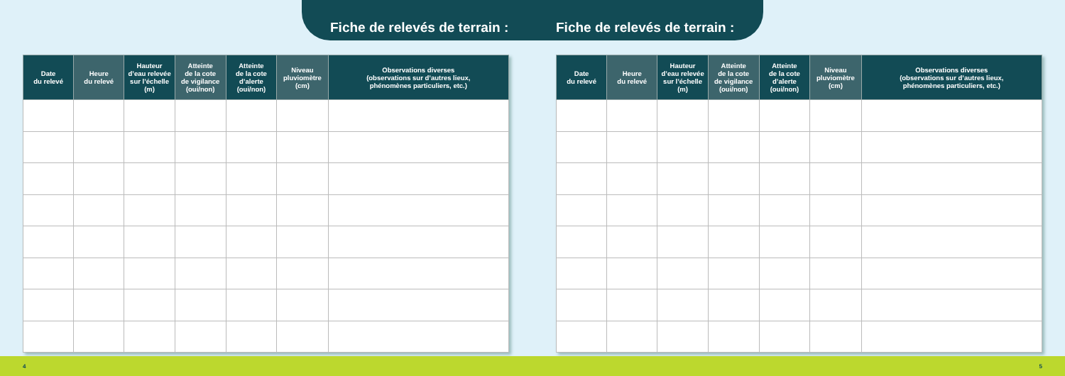Fiche de relevés de terrain :
Fiche de relevés de terrain :
| Date du relevé | Heure du relevé | Hauteur d’eau relevée sur l’échelle (m) | Atteinte de la cote de vigilance (oui/non) | Atteinte de la cote d’alerte (oui/non) | Niveau pluviomètre (cm) | Observations diverses (observations sur d’autres lieux, phénomènes particuliers, etc.) |
| --- | --- | --- | --- | --- | --- | --- |
| Date du relevé | Heure du relevé | Hauteur d’eau relevée sur l’échelle (m) | Atteinte de la cote de vigilance (oui/non) | Atteinte de la cote d’alerte (oui/non) | Niveau pluviomètre (cm) | Observations diverses (observations sur d’autres lieux, phénomènes particuliers, etc.) |
| --- | --- | --- | --- | --- | --- | --- |
4 5